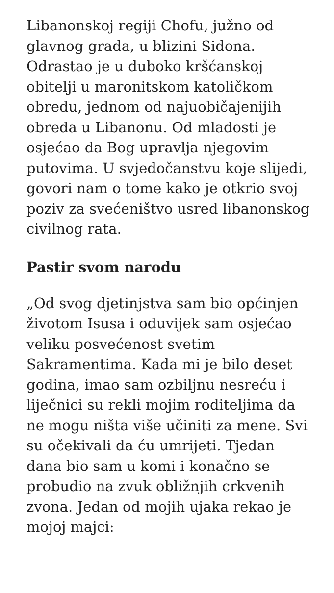Libanonskoj regiji Chofu, južno od glavnog grada, u blizini Sidona. Odrastao je u duboko kršćanskoj obitelji u maronitskom katoličkom obredu, jednom od najuobičajenijih obreda u Libanonu. Od mladosti je osjećao da Bog upravlja njegovim putovima. U svjedočanstvu koje slijedi, govori nam o tome kako je otkrio svoj poziv za svećeništvo usred libanonskog civilnog rata.
Pastir svom narodu
„Od svog djetinjstva sam bio općinjen životom Isusa i oduvijek sam osjećao veliku posvećenost svetim Sakramentima. Kada mi je bilo deset godina, imao sam ozbiljnu nesreću i liječnici su rekli mojim roditeljima da ne mogu ništa više učiniti za mene. Svi su očekivali da ću umrijeti. Tjedan dana bio sam u komi i konačno se probudio na zvuk obližnjih crkvenih zvona. Jedan od mojih ujaka rekao je mojoj majci: